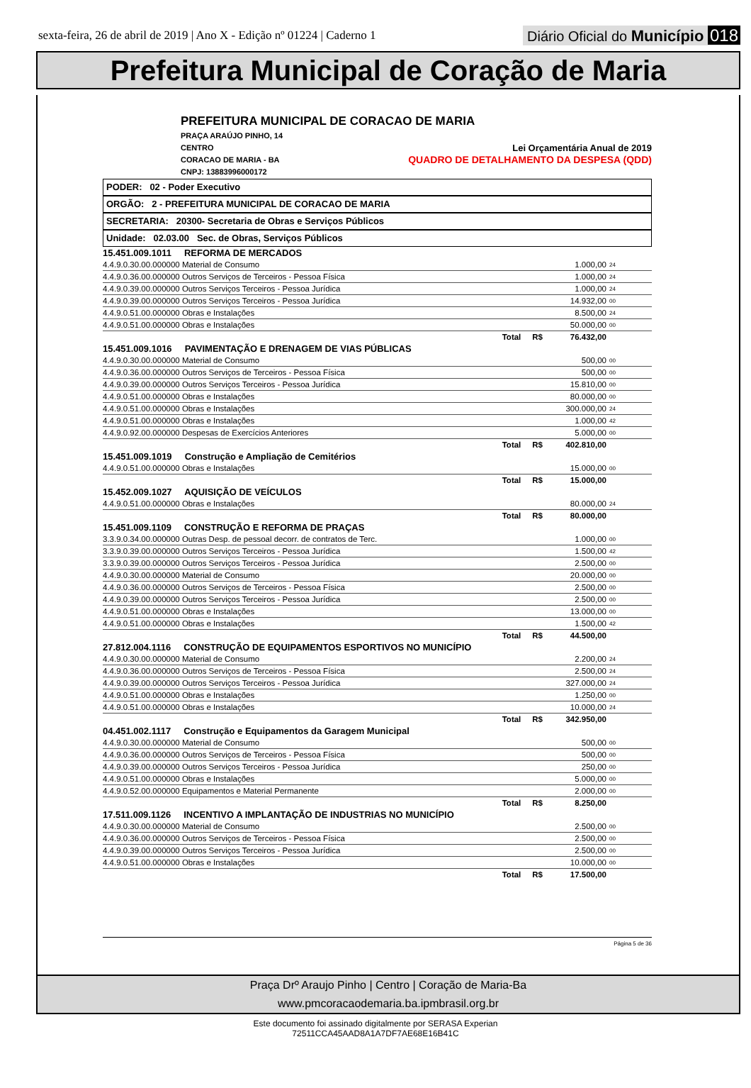sexta-feira, 26 de abril de 2019 | Ano X - Edição nº 01224 | Caderno 1
Diário Oficial do Município 018
Prefeitura Municipal de Coração de Maria
PREFEITURA MUNICIPAL DE CORACAO DE MARIA
PRAÇA ARAÚJO PINHO, 14
CENTRO Lei Orçamentária Anual de 2019
CORACAO DE MARIA - BA QUADRO DE DETALHAMENTO DA DESPESA (QDD)
CNPJ: 13883996000172
PODER: 02 - Poder Executivo
ORGÃO: 2 - PREFEITURA MUNICIPAL DE CORACAO DE MARIA
SECRETARIA: 20300- Secretaria de Obras e Serviços Públicos
Unidade: 02.03.00 Sec. de Obras, Serviços Públicos
| 15.451.009.1011 REFORMA DE MERCADOS | | | |
| 4.4.9.0.30.00.000000 Material de Consumo | | 1.000,00 | 24 |
| 4.4.9.0.36.00.000000 Outros Serviços de Terceiros - Pessoa Física | | 1.000,00 | 24 |
| 4.4.9.0.39.00.000000 Outros Serviços Terceiros - Pessoa Jurídica | | 1.000,00 | 24 |
| 4.4.9.0.39.00.000000 Outros Serviços Terceiros - Pessoa Jurídica | | 14.932,00 | 00 |
| 4.4.9.0.51.00.000000 Obras e Instalações | | 8.500,00 | 24 |
| 4.4.9.0.51.00.000000 Obras e Instalações | | 50.000,00 | 00 |
| Total R$ | | 76.432,00 | |
| 15.451.009.1016 PAVIMENTAÇÃO E DRENAGEM DE VIAS PÚBLICAS | | | |
| 4.4.9.0.30.00.000000 Material de Consumo | | 500,00 | 00 |
| 4.4.9.0.36.00.000000 Outros Serviços de Terceiros - Pessoa Física | | 500,00 | 00 |
| 4.4.9.0.39.00.000000 Outros Serviços Terceiros - Pessoa Jurídica | | 15.810,00 | 00 |
| 4.4.9.0.51.00.000000 Obras e Instalações | | 80.000,00 | 00 |
| 4.4.9.0.51.00.000000 Obras e Instalações | | 300.000,00 | 24 |
| 4.4.9.0.51.00.000000 Obras e Instalações | | 1.000,00 | 42 |
| 4.4.9.0.92.00.000000 Despesas de Exercícios Anteriores | | 5.000,00 | 00 |
| Total R$ | | 402.810,00 | |
| 15.451.009.1019 Construção e Ampliação de Cemitérios | | | |
| 4.4.9.0.51.00.000000 Obras e Instalações | | 15.000,00 | 00 |
| Total R$ | | 15.000,00 | |
| 15.452.009.1027 AQUISIÇÃO DE VEÍCULOS | | | |
| 4.4.9.0.51.00.000000 Obras e Instalações | | 80.000,00 | 24 |
| Total R$ | | 80.000,00 | |
| 15.451.009.1109 CONSTRUÇÃO E REFORMA DE PRAÇAS | | | |
| 3.3.9.0.34.00.000000 Outras Desp. de pessoal decorr. de contratos de Terc. | | 1.000,00 | 00 |
| 3.3.9.0.39.00.000000 Outros Serviços Terceiros - Pessoa Jurídica | | 1.500,00 | 42 |
| 3.3.9.0.39.00.000000 Outros Serviços Terceiros - Pessoa Jurídica | | 2.500,00 | 00 |
| 4.4.9.0.30.00.000000 Material de Consumo | | 20.000,00 | 00 |
| 4.4.9.0.36.00.000000 Outros Serviços de Terceiros - Pessoa Física | | 2.500,00 | 00 |
| 4.4.9.0.39.00.000000 Outros Serviços Terceiros - Pessoa Jurídica | | 2.500,00 | 00 |
| 4.4.9.0.51.00.000000 Obras e Instalações | | 13.000,00 | 00 |
| 4.4.9.0.51.00.000000 Obras e Instalações | | 1.500,00 | 42 |
| Total R$ | | 44.500,00 | |
| 27.812.004.1116 CONSTRUÇÃO DE EQUIPAMENTOS ESPORTIVOS NO MUNICÍPIO | | | |
| 4.4.9.0.30.00.000000 Material de Consumo | | 2.200,00 | 24 |
| 4.4.9.0.36.00.000000 Outros Serviços de Terceiros - Pessoa Física | | 2.500,00 | 24 |
| 4.4.9.0.39.00.000000 Outros Serviços Terceiros - Pessoa Jurídica | | 327.000,00 | 24 |
| 4.4.9.0.51.00.000000 Obras e Instalações | | 1.250,00 | 00 |
| 4.4.9.0.51.00.000000 Obras e Instalações | | 10.000,00 | 24 |
| Total R$ | | 342.950,00 | |
| 04.451.002.1117 Construção e Equipamentos da Garagem Municipal | | | |
| 4.4.9.0.30.00.000000 Material de Consumo | | 500,00 | 00 |
| 4.4.9.0.36.00.000000 Outros Serviços de Terceiros - Pessoa Física | | 500,00 | 00 |
| 4.4.9.0.39.00.000000 Outros Serviços Terceiros - Pessoa Jurídica | | 250,00 | 00 |
| 4.4.9.0.51.00.000000 Obras e Instalações | | 5.000,00 | 00 |
| 4.4.9.0.52.00.000000 Equipamentos e Material Permanente | | 2.000,00 | 00 |
| Total R$ | | 8.250,00 | |
| 17.511.009.1126 INCENTIVO A IMPLANTAÇÃO DE INDUSTRIAS NO MUNICÍPIO | | | |
| 4.4.9.0.30.00.000000 Material de Consumo | | 2.500,00 | 00 |
| 4.4.9.0.36.00.000000 Outros Serviços de Terceiros - Pessoa Física | | 2.500,00 | 00 |
| 4.4.9.0.39.00.000000 Outros Serviços Terceiros - Pessoa Jurídica | | 2.500,00 | 00 |
| 4.4.9.0.51.00.000000 Obras e Instalações | | 10.000,00 | 00 |
| Total R$ | | 17.500,00 | |
Página 5 de 36
Praça Drº Araujo Pinho | Centro | Coração de Maria-Ba
www.pmcoracaodemaria.ba.ipmbrasil.org.br
Este documento foi assinado digitalmente por SERASA Experian
72511CCA45AAD8A1A7DF7AE68E16B41C